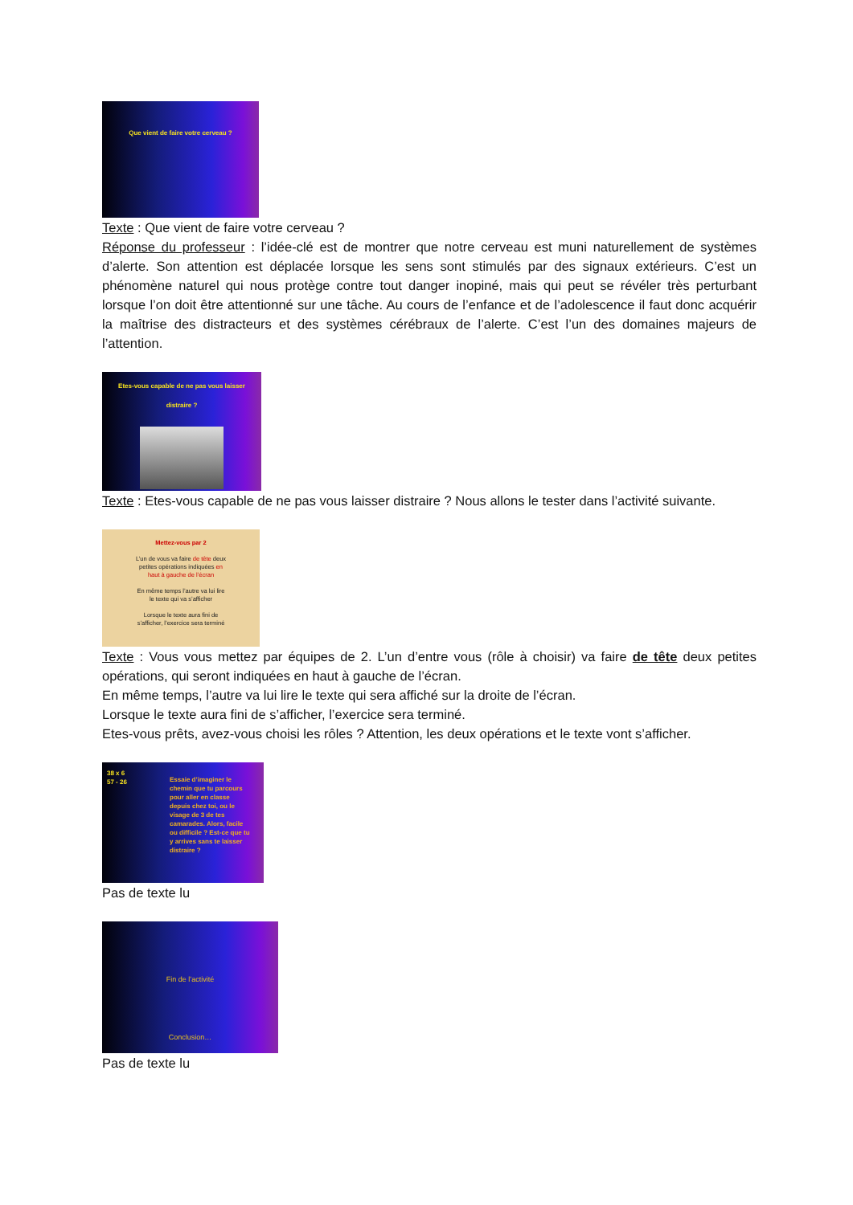Que vient de faire votre cerveau ?
Texte : Que vient de faire votre cerveau ?
Réponse du professeur : l’idée-clé est de montrer que notre cerveau est muni naturellement de systèmes d’alerte. Son attention est déplacée lorsque les sens sont stimulés par des signaux extérieurs. C’est un phénomène naturel qui nous protège contre tout danger inopiné, mais qui peut se révéler très perturbant lorsque l’on doit être attentionné sur une tâche. Au cours de l’enfance et de l’adolescence il faut donc acquérir la maîtrise des distracteurs et des systèmes cérébraux de l’alerte. C’est l’un des domaines majeurs de l’attention.
Etes-vous capable de ne pas vous laisser
distraire ?
Texte : Etes-vous capable de ne pas vous laisser distraire ? Nous allons le tester dans l’activité suivante.
Mettez-vous par 2
L’un de vous va faire de tête deux
petites opérations indiquées en
haut à gauche de l’écran
En même temps l’autre va lui lire
le texte qui va s’afficher
Lorsque le texte aura fini de
s’afficher, l’exercice sera terminé
Texte : Vous vous mettez par équipes de 2. L’un d’entre vous (rôle à choisir) va faire de tête deux petites opérations, qui seront indiquées en haut à gauche de l’écran.
En même temps, l’autre va lui lire le texte qui sera affiché sur la droite de l’écran.
Lorsque le texte aura fini de s’afficher, l’exercice sera terminé.
Etes-vous prêts, avez-vous choisi les rôles ? Attention, les deux opérations et le texte vont s’afficher.
38 x 6
57 - 26
Essaie d’imaginer le chemin que tu parcours pour aller en classe depuis chez toi, ou le visage de 3 de tes camarades. Alors, facile ou difficile ? Est-ce que tu y arrives sans te laisser distraire ?
Pas de texte lu
Fin de l’activité
Conclusion…
Pas de texte lu